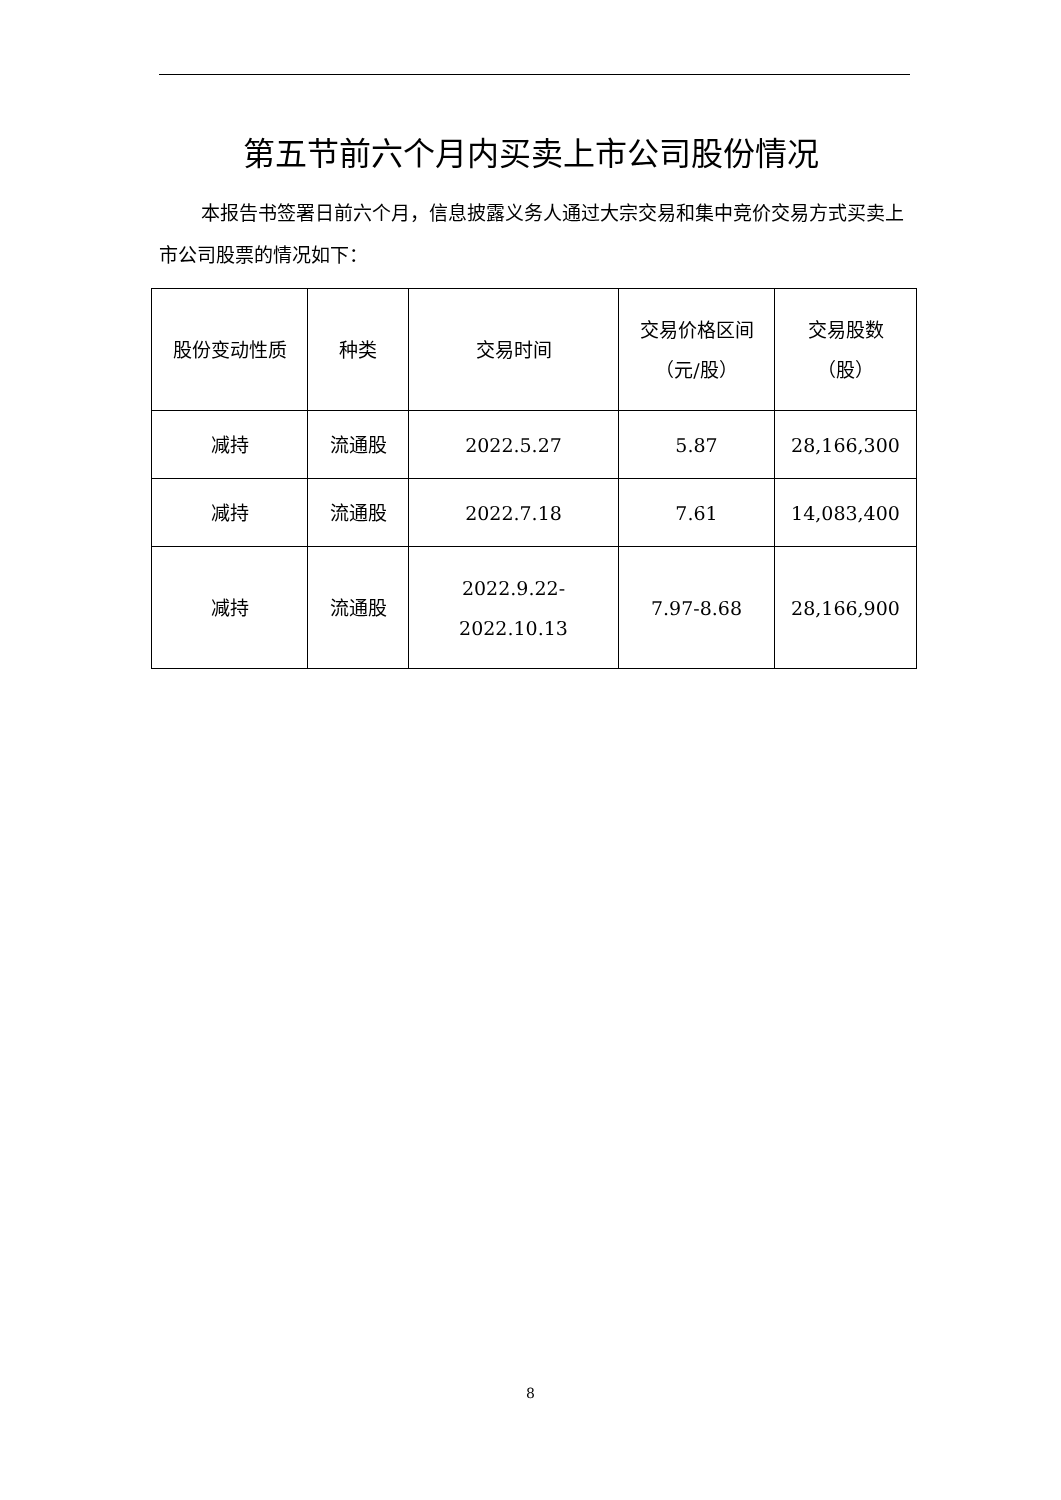第五节前六个月内买卖上市公司股份情况
本报告书签署日前六个月，信息披露义务人通过大宗交易和集中竞价交易方式买卖上市公司股票的情况如下：
| 股份变动性质 | 种类 | 交易时间 | 交易价格区间 （元/股） | 交易股数 （股） |
| --- | --- | --- | --- | --- |
| 减持 | 流通股 | 2022.5.27 | 5.87 | 28,166,300 |
| 减持 | 流通股 | 2022.7.18 | 7.61 | 14,083,400 |
| 减持 | 流通股 | 2022.9.22- 2022.10.13 | 7.97-8.68 | 28,166,900 |
8